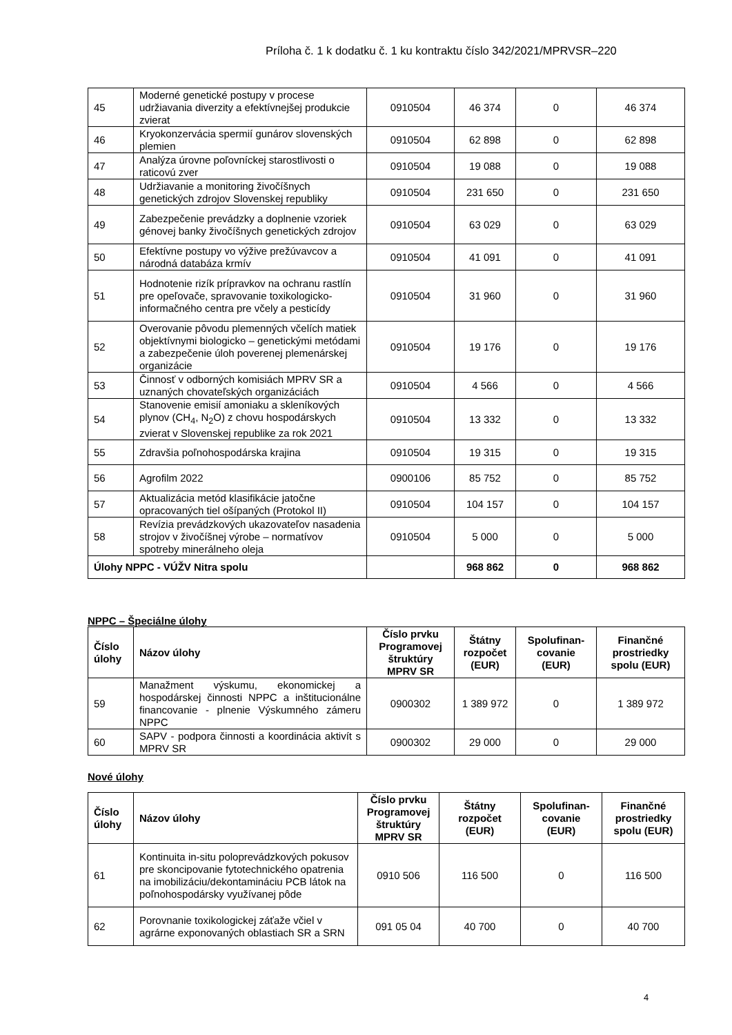Príloha č. 1 k dodatku č. 1 ku kontraktu číslo 342/2021/MPRVSR–220
| 45 | Moderné genetické postupy v procese udržiavania diverzity a efektívnejšej produkcie zvierat | 0910504 | 46 374 | 0 | 46 374 |
| 46 | Kryokonzervácia spermií gunárov slovenských plemien | 0910504 | 62 898 | 0 | 62 898 |
| 47 | Analýza úrovne poľovníckej starostlivosti o raticovú zver | 0910504 | 19 088 | 0 | 19 088 |
| 48 | Udržiavanie a monitoring živočíšnych genetických zdrojov Slovenskej republiky | 0910504 | 231 650 | 0 | 231 650 |
| 49 | Zabezpečenie prevádzky a doplnenie vzoriek génovej banky živočíšnych genetických zdrojov | 0910504 | 63 029 | 0 | 63 029 |
| 50 | Efektívne postupy vo výžive prežúvavcov a národná databáza krmív | 0910504 | 41 091 | 0 | 41 091 |
| 51 | Hodnotenie rizík prípravkov na ochranu rastlín pre opeľovače, spravovanie toxikologicko-informačného centra pre včely a pesticídy | 0910504 | 31 960 | 0 | 31 960 |
| 52 | Overovanie pôvodu plemenných včelích matiek objektívnymi biologicko – genetickými metódami a zabezpečenie úloh poverenej plemenárskej organizácie | 0910504 | 19 176 | 0 | 19 176 |
| 53 | Činnosť v odborných komisiách MPRV SR a uznaných chovateľských organizáciách | 0910504 | 4 566 | 0 | 4 566 |
| 54 | Stanovenie emisií amoniaku a skleníkových plynov (CH<sub>4</sub>, N<sub>2</sub>O) z chovu hospodárskych zvierat v Slovenskej republike za rok 2021 | 0910504 | 13 332 | 0 | 13 332 |
| 55 | Zdravšia poľnohospodárska krajina | 0910504 | 19 315 | 0 | 19 315 |
| 56 | Agrofilm 2022 | 0900106 | 85 752 | 0 | 85 752 |
| 57 | Aktualizácia metód klasifikácie jatočne opracovaných tiel ošípaných (Protokol II) | 0910504 | 104 157 | 0 | 104 157 |
| 58 | Revízia prevádzkových ukazovateľov nasadenia strojov v živočíšnej výrobe – normatívov spotreby minerálneho oleja | 0910504 | 5 000 | 0 | 5 000 |
| Úlohy NPPC - VÚŽV Nitra spolu | | | 968 862 | 0 | 968 862 |
NPPC – Špeciálne úlohy
| Číslo úlohy | Názov úlohy | Číslo prvku Programovej štruktúry MPRV SR | Štátny rozpočet (EUR) | Spolufinan-covanie (EUR) | Finančné prostriedky spolu (EUR) |
| --- | --- | --- | --- | --- | --- |
| 59 | Manažment výskumu, ekonomickej a hospodárskej činnosti NPPC a inštitucionálne financovanie - plnenie Výskumného zámeru NPPC | 0900302 | 1 389 972 | 0 | 1 389 972 |
| 60 | SAPV - podpora činnosti a koordinácia aktivít s MPRV SR | 0900302 | 29 000 | 0 | 29 000 |
Nové úlohy
| Číslo úlohy | Názov úlohy | Číslo prvku Programovej štruktúry MPRV SR | Štátny rozpočet (EUR) | Spolufinan-covanie (EUR) | Finančné prostriedky spolu (EUR) |
| --- | --- | --- | --- | --- | --- |
| 61 | Kontinuita in-situ poloprevádzkových pokusov pre skoncipovanie fytotechnického opatrenia na imobilizáciu/dekontamináciu PCB látok na poľnohospodársky využívanej pôde | 0910 506 | 116 500 | 0 | 116 500 |
| 62 | Porovnanie toxikologickej záťaže včiel v agrárne exponovaných oblastiach SR a SRN | 091 05 04 | 40 700 | 0 | 40 700 |
4